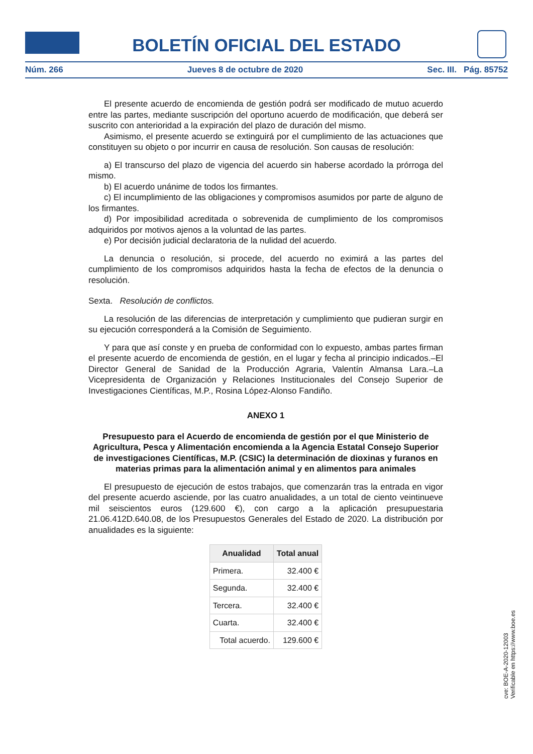BOLETÍN OFICIAL DEL ESTADO
Núm. 266 Jueves 8 de octubre de 2020 Sec. III. Pág. 85752
El presente acuerdo de encomienda de gestión podrá ser modificado de mutuo acuerdo entre las partes, mediante suscripción del oportuno acuerdo de modificación, que deberá ser suscrito con anterioridad a la expiración del plazo de duración del mismo.
Asimismo, el presente acuerdo se extinguirá por el cumplimiento de las actuaciones que constituyen su objeto o por incurrir en causa de resolución. Son causas de resolución:
a) El transcurso del plazo de vigencia del acuerdo sin haberse acordado la prórroga del mismo.
b) El acuerdo unánime de todos los firmantes.
c) El incumplimiento de las obligaciones y compromisos asumidos por parte de alguno de los firmantes.
d) Por imposibilidad acreditada o sobrevenida de cumplimiento de los compromisos adquiridos por motivos ajenos a la voluntad de las partes.
e) Por decisión judicial declaratoria de la nulidad del acuerdo.
La denuncia o resolución, si procede, del acuerdo no eximirá a las partes del cumplimiento de los compromisos adquiridos hasta la fecha de efectos de la denuncia o resolución.
Sexta. Resolución de conflictos.
La resolución de las diferencias de interpretación y cumplimiento que pudieran surgir en su ejecución corresponderá a la Comisión de Seguimiento.
Y para que así conste y en prueba de conformidad con lo expuesto, ambas partes firman el presente acuerdo de encomienda de gestión, en el lugar y fecha al principio indicados.–El Director General de Sanidad de la Producción Agraria, Valentín Almansa Lara.–La Vicepresidenta de Organización y Relaciones Institucionales del Consejo Superior de Investigaciones Científicas, M.P., Rosina López-Alonso Fandiño.
ANEXO 1
Presupuesto para el Acuerdo de encomienda de gestión por el que Ministerio de Agricultura, Pesca y Alimentación encomienda a la Agencia Estatal Consejo Superior de investigaciones Científicas, M.P. (CSIC) la determinación de dioxinas y furanos en materias primas para la alimentación animal y en alimentos para animales
El presupuesto de ejecución de estos trabajos, que comenzarán tras la entrada en vigor del presente acuerdo asciende, por las cuatro anualidades, a un total de ciento veintinueve mil seiscientos euros (129.600 €), con cargo a la aplicación presupuestaria 21.06.412D.640.08, de los Presupuestos Generales del Estado de 2020. La distribución por anualidades es la siguiente:
| Anualidad | Total anual |
| --- | --- |
| Primera. | 32.400 € |
| Segunda. | 32.400 € |
| Tercera. | 32.400 € |
| Cuarta. | 32.400 € |
| Total acuerdo. | 129.600 € |
cve: BOE-A-2020-12003
Verificable en https://www.boe.es